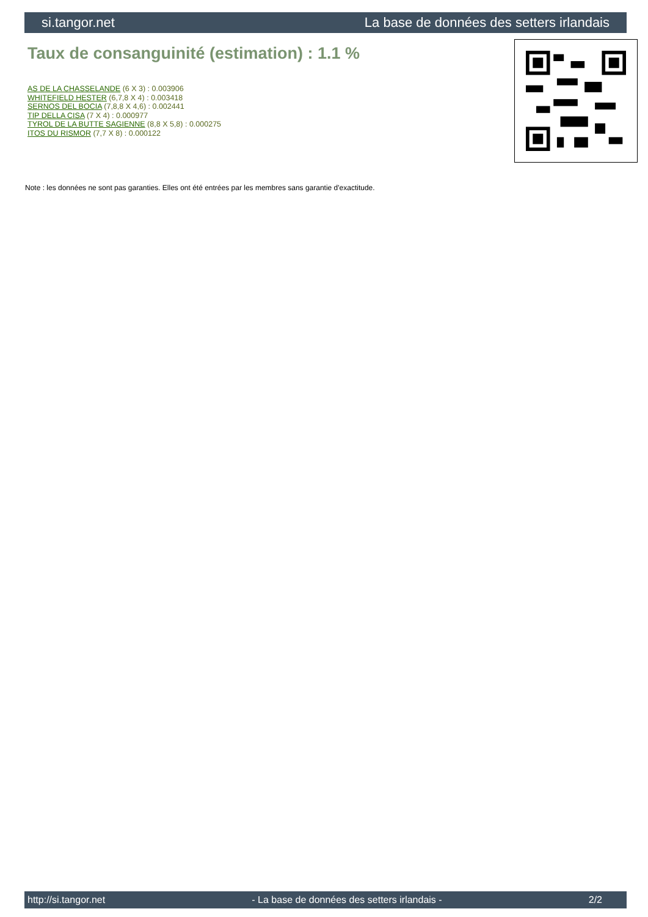si.tangor.net La base de données des setters irlandais
Taux de consanguinité (estimation) : 1.1 %
AS DE LA CHASSELANDE (6 X 3) : 0.003906
WHITEFIELD HESTER (6,7,8 X 4) : 0.003418
SERNOS DEL BOCIA (7,8,8 X 4,6) : 0.002441
TIP DELLA CISA (7 X 4) : 0.000977
TYROL DE LA BUTTE SAGIENNE (8,8 X 5,8) : 0.000275
ITOS DU RISMOR (7,7 X 8) : 0.000122
Note : les données ne sont pas garanties. Elles ont été entrées par les membres sans garantie d'exactitude.
http://si.tangor.net - La base de données des setters irlandais - 2/2